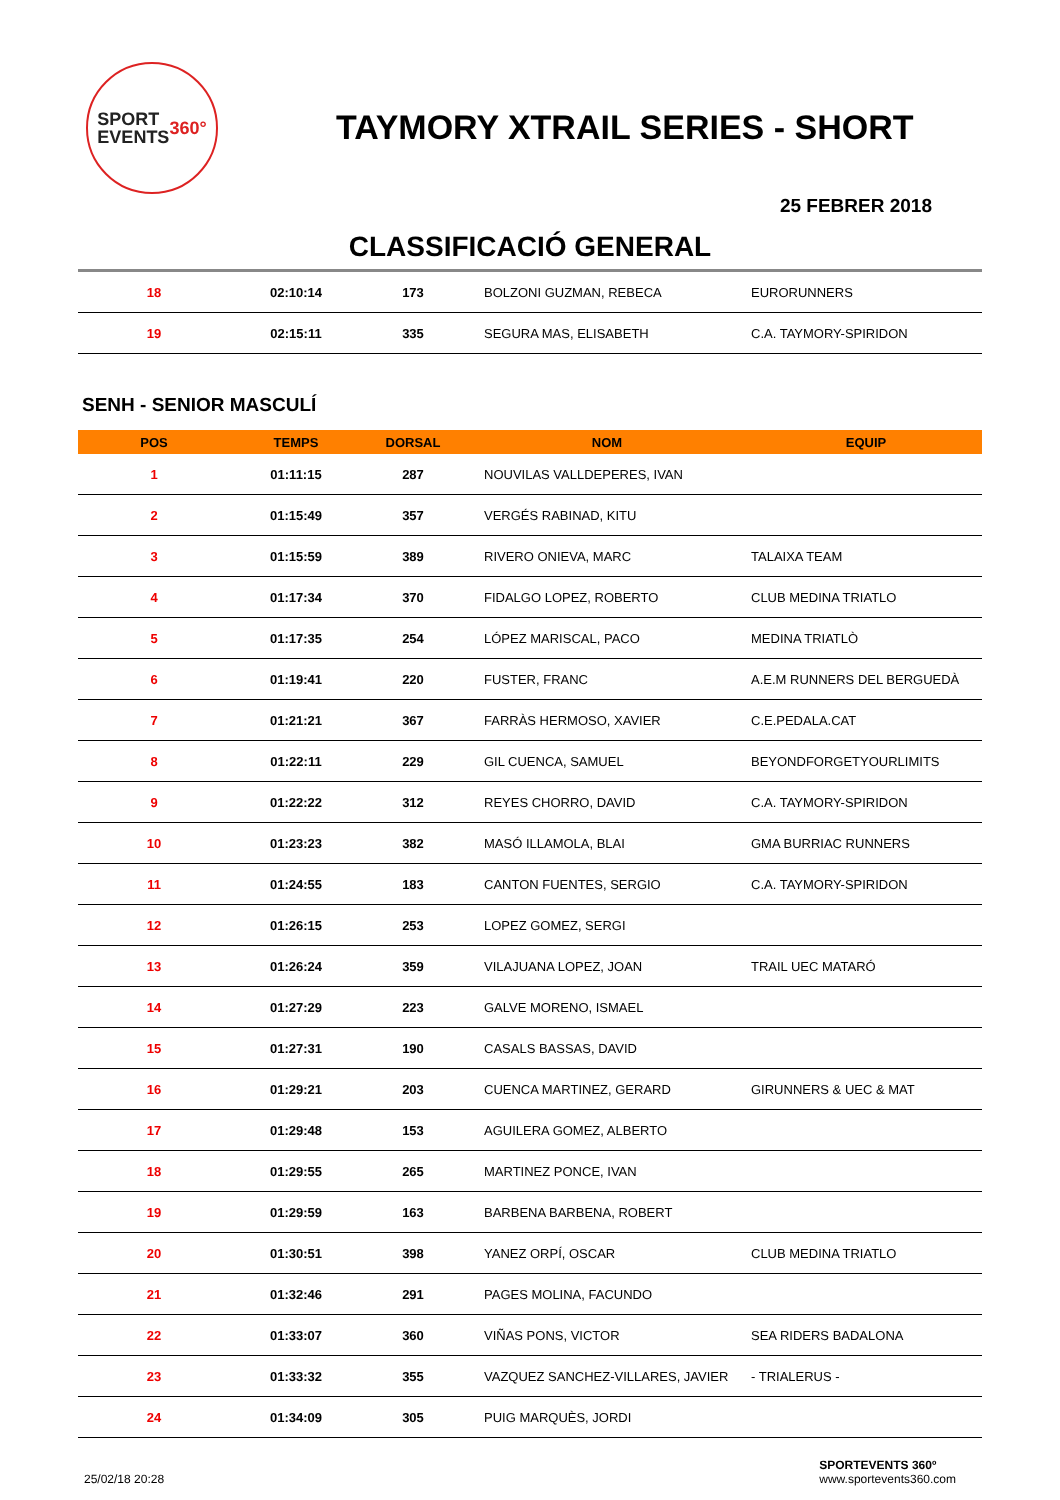SPORT
EVENTS 360°
TAYMORY XTRAIL SERIES - SHORT
25 FEBRER 2018
CLASSIFICACIÓ GENERAL
| 18 | 02:10:14 | 173 | BOLZONI GUZMAN, REBECA | EURORUNNERS |
| 19 | 02:15:11 | 335 | SEGURA MAS, ELISABETH | C.A. TAYMORY-SPIRIDON |
SENH - SENIOR MASCULÍ
| POS | TEMPS | DORSAL | NOM | EQUIP |
| --- | --- | --- | --- | --- |
| 1 | 01:11:15 | 287 | NOUVILAS VALLDEPERES, IVAN | |
| 2 | 01:15:49 | 357 | VERGÉS RABINAD, KITU | |
| 3 | 01:15:59 | 389 | RIVERO ONIEVA, MARC | TALAIXA TEAM |
| 4 | 01:17:34 | 370 | FIDALGO LOPEZ, ROBERTO | CLUB MEDINA TRIATLO |
| 5 | 01:17:35 | 254 | LÓPEZ MARISCAL, PACO | MEDINA TRIATLÒ |
| 6 | 01:19:41 | 220 | FUSTER, FRANC | A.E.M RUNNERS DEL BERGUEDÀ |
| 7 | 01:21:21 | 367 | FARRÀS HERMOSO, XAVIER | C.E.PEDALA.CAT |
| 8 | 01:22:11 | 229 | GIL CUENCA, SAMUEL | BEYONDFORGETYOURLIMITS |
| 9 | 01:22:22 | 312 | REYES CHORRO, DAVID | C.A. TAYMORY-SPIRIDON |
| 10 | 01:23:23 | 382 | MASÓ ILLAMOLA, BLAI | GMA BURRIAC RUNNERS |
| 11 | 01:24:55 | 183 | CANTON FUENTES, SERGIO | C.A. TAYMORY-SPIRIDON |
| 12 | 01:26:15 | 253 | LOPEZ GOMEZ, SERGI | |
| 13 | 01:26:24 | 359 | VILAJUANA LOPEZ, JOAN | TRAIL UEC MATARÓ |
| 14 | 01:27:29 | 223 | GALVE MORENO, ISMAEL | |
| 15 | 01:27:31 | 190 | CASALS BASSAS, DAVID | |
| 16 | 01:29:21 | 203 | CUENCA MARTINEZ, GERARD | GIRUNNERS & UEC & MAT |
| 17 | 01:29:48 | 153 | AGUILERA GOMEZ, ALBERTO | |
| 18 | 01:29:55 | 265 | MARTINEZ PONCE, IVAN | |
| 19 | 01:29:59 | 163 | BARBENA BARBENA, ROBERT | |
| 20 | 01:30:51 | 398 | YANEZ ORPÍ, OSCAR | CLUB MEDINA TRIATLO |
| 21 | 01:32:46 | 291 | PAGES MOLINA, FACUNDO | |
| 22 | 01:33:07 | 360 | VIÑAS PONS, VICTOR | SEA RIDERS BADALONA |
| 23 | 01:33:32 | 355 | VAZQUEZ SANCHEZ-VILLARES, JAVIER | - TRIALERUS - |
| 24 | 01:34:09 | 305 | PUIG MARQUÈS, JORDI | |
25/02/18 20:28 SPORTEVENTS 360º
www.sportevents360.com